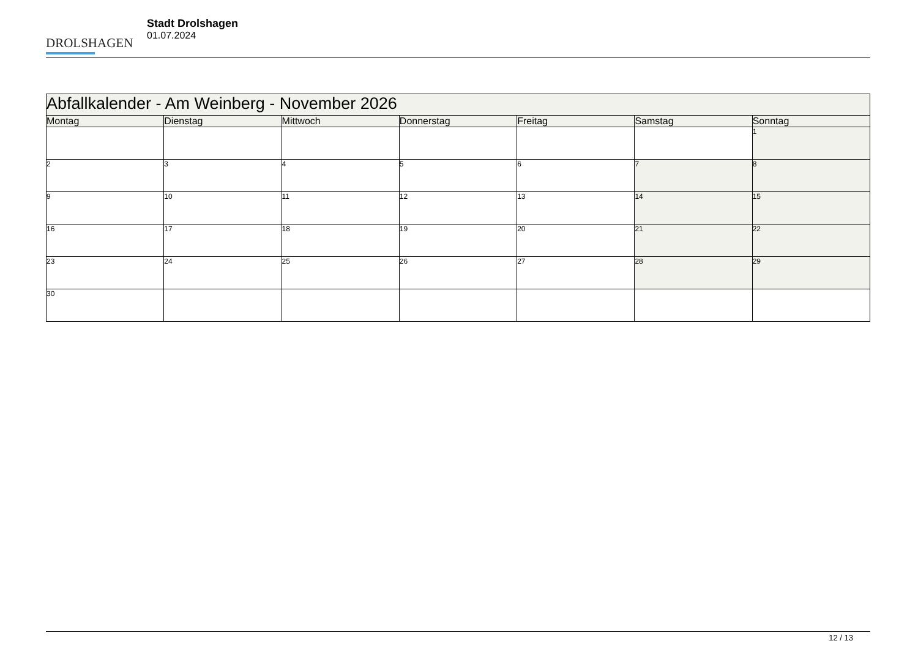DROLSHAGEN
Stadt Drolshagen
01.07.2024
| Abfallkalender - Am Weinberg - November 2026 | | | | | | |
| --- | --- | --- | --- | --- | --- | --- |
| Montag | Dienstag | Mittwoch | Donnerstag | Freitag | Samstag | Sonntag |
| | | | | | | 1 |
| 2 | 3 | 4 | 5 | 6 | 7 | 8 |
| 9 | 10 | 11 | 12 | 13 | 14 | 15 |
| 16 | 17 | 18 | 19 | 20 | 21 | 22 |
| 23 | 24 | 25 | 26 | 27 | 28 | 29 |
| 30 | | | | | | |
12 / 13